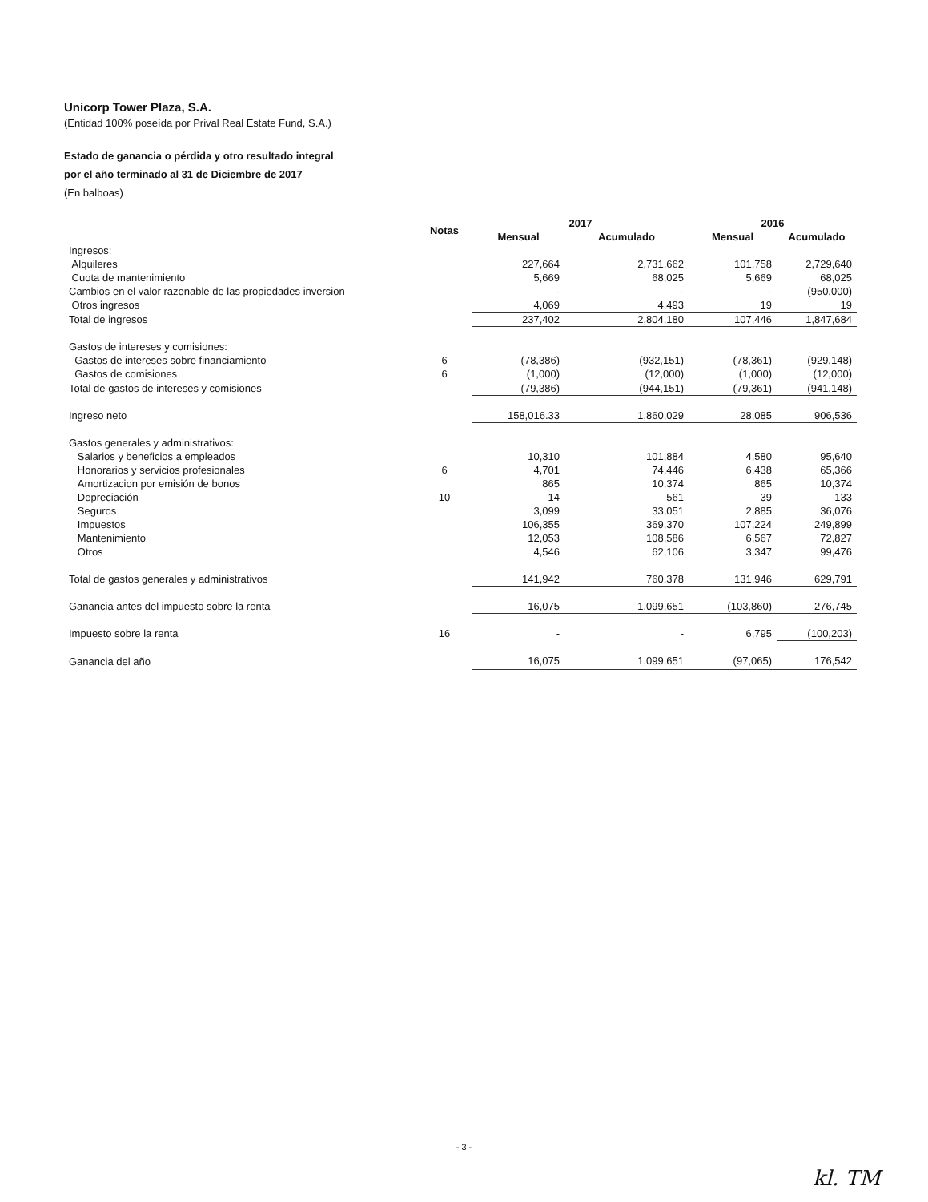Unicorp Tower Plaza, S.A.
(Entidad 100% poseída por Prival Real Estate Fund, S.A.)
Estado de ganancia o pérdida y otro resultado integral
por el año terminado al 31 de Diciembre de 2017
(En balboas)
| | Notas | 2017 | | 2016 | |
| --- | --- | --- | --- | --- | --- |
| | | Mensual | Acumulado | Mensual | Acumulado |
| Ingresos: | | | | | |
| Alquileres | | 227,664 | 2,731,662 | 101,758 | 2,729,640 |
| Cuota de mantenimiento | | 5,669 | 68,025 | 5,669 | 68,025 |
| Cambios en el valor razonable de las propiedades inversion | | - | - | - | (950,000) |
| Otros ingresos | | 4,069 | 4,493 | 19 | 19 |
| Total de ingresos | | 237,402 | 2,804,180 | 107,446 | 1,847,684 |
| Gastos de intereses y comisiones: | | | | | |
| Gastos de intereses sobre financiamiento | 6 | (78,386) | (932,151) | (78,361) | (929,148) |
| Gastos de comisiones | 6 | (1,000) | (12,000) | (1,000) | (12,000) |
| Total de gastos de intereses y comisiones | | (79,386) | (944,151) | (79,361) | (941,148) |
| Ingreso neto | | 158,016.33 | 1,860,029 | 28,085 | 906,536 |
| Gastos generales y administrativos: | | | | | |
| Salarios y beneficios a empleados | | 10,310 | 101,884 | 4,580 | 95,640 |
| Honorarios y servicios profesionales | 6 | 4,701 | 74,446 | 6,438 | 65,366 |
| Amortizacion por emisión de bonos | | 865 | 10,374 | 865 | 10,374 |
| Depreciación | 10 | 14 | 561 | 39 | 133 |
| Seguros | | 3,099 | 33,051 | 2,885 | 36,076 |
| Impuestos | | 106,355 | 369,370 | 107,224 | 249,899 |
| Mantenimiento | | 12,053 | 108,586 | 6,567 | 72,827 |
| Otros | | 4,546 | 62,106 | 3,347 | 99,476 |
| Total de gastos generales y administrativos | | 141,942 | 760,378 | 131,946 | 629,791 |
| Ganancia antes del impuesto sobre la renta | | 16,075 | 1,099,651 | (103,860) | 276,745 |
| Impuesto sobre la renta | 16 | - | - | 6,795 | (100,203) |
| Ganancia del año | | 16,075 | 1,099,651 | (97,065) | 176,542 |
- 3 -
kl. TM